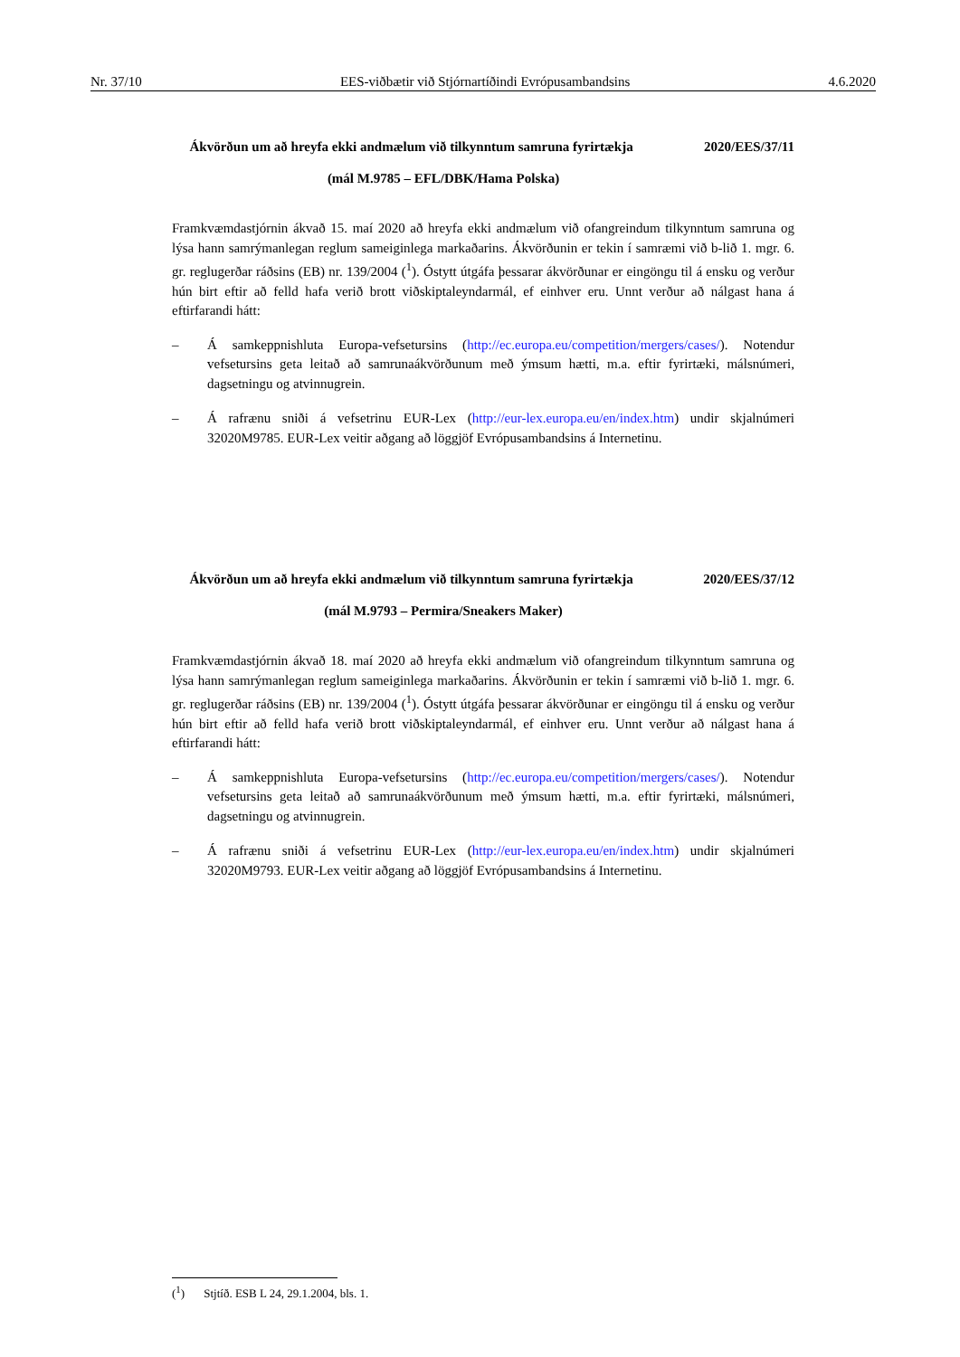Nr. 37/10 EES-viðbætir við Stjórnartíðindi Evrópusambandsins 4.6.2020
Ákvörðun um að hreyfa ekki andmælum við tilkynntum samruna fyrirtækja
2020/EES/37/11
(mál M.9785 – EFL/DBK/Hama Polska)
Framkvæmdastjórnin ákvað 15. maí 2020 að hreyfa ekki andmælum við ofangreindum tilkynntum samruna og lýsa hann samrýmanlegan reglum sameiginlega markaðarins. Ákvörðunin er tekin í samræmi við b-lið 1. mgr. 6. gr. reglugerðar ráðsins (EB) nr. 139/2004 (<sup>1</sup>). Óstytt útgáfa þessarar ákvörðunar er eingöngu til á ensku og verður hún birt eftir að felld hafa verið brott viðskiptaleyndarmál, ef einhver eru. Unnt verður að nálgast hana á eftirfarandi hátt:
– Á samkeppnishluta Europa-vefsetursins (http://ec.europa.eu/competition/mergers/cases/). Notendur vefsetursins geta leitað að samrunaákvörðunum með ýmsum hætti, m.a. eftir fyrirtæki, málsnúmeri, dagsetningu og atvinnugrein.
– Á rafrænu sniði á vefsetrinu EUR-Lex (http://eur-lex.europa.eu/en/index.htm) undir skjalnúmeri 32020M9785. EUR-Lex veitir aðgang að löggjöf Evrópusambandsins á Internetinu.
Ákvörðun um að hreyfa ekki andmælum við tilkynntum samruna fyrirtækja
2020/EES/37/12
(mál M.9793 – Permira/Sneakers Maker)
Framkvæmdastjórnin ákvað 18. maí 2020 að hreyfa ekki andmælum við ofangreindum tilkynntum samruna og lýsa hann samrýmanlegan reglum sameiginlega markaðarins. Ákvörðunin er tekin í samræmi við b-lið 1. mgr. 6. gr. reglugerðar ráðsins (EB) nr. 139/2004 (<sup>1</sup>). Óstytt útgáfa þessarar ákvörðunar er eingöngu til á ensku og verður hún birt eftir að felld hafa verið brott viðskiptaleyndarmál, ef einhver eru. Unnt verður að nálgast hana á eftirfarandi hátt:
– Á samkeppnishluta Europa-vefsetursins (http://ec.europa.eu/competition/mergers/cases/). Notendur vefsetursins geta leitað að samrunaákvörðunum með ýmsum hætti, m.a. eftir fyrirtæki, málsnúmeri, dagsetningu og atvinnugrein.
– Á rafrænu sniði á vefsetrinu EUR-Lex (http://eur-lex.europa.eu/en/index.htm) undir skjalnúmeri 32020M9793. EUR-Lex veitir aðgang að löggjöf Evrópusambandsins á Internetinu.
(<sup>1</sup>) Stjtíð. ESB L 24, 29.1.2004, bls. 1.